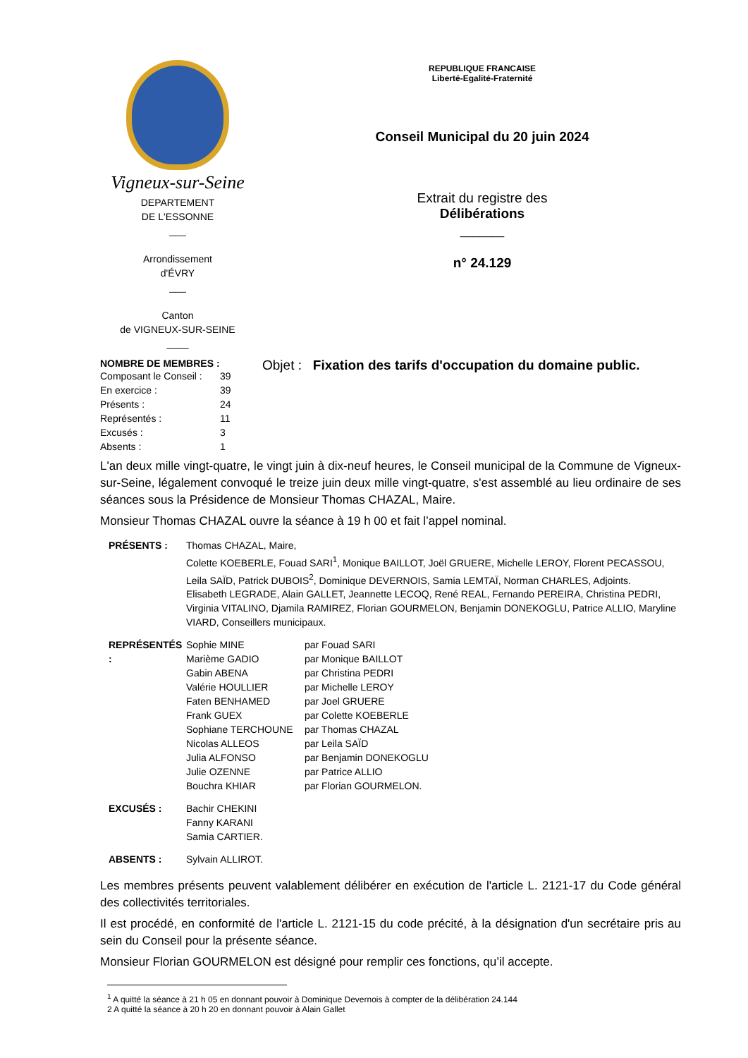Vigneux-sur-Seine
DEPARTEMENT
DE L'ESSONNE
___
Arrondissement
d'ÉVRY
___
Canton
de VIGNEUX-SUR-SEINE
____
REPUBLIQUE FRANCAISE
Liberté-Egalité-Fraternité
Conseil Municipal du 20 juin 2024
Extrait du registre des
Délibérations
_______
n° 24.129
NOMBRE DE MEMBRES :
| Composant le Conseil : | 39 |
| En exercice : | 39 |
| Présents : | 24 |
| Représentés : | 11 |
| Excusés : | 3 |
| Absents : | 1 |
Objet : Fixation des tarifs d'occupation du domaine public.
L'an deux mille vingt-quatre, le vingt juin à dix-neuf heures, le Conseil municipal de la Commune de Vigneux-sur-Seine, légalement convoqué le treize juin deux mille vingt-quatre, s'est assemblé au lieu ordinaire de ses séances sous la Présidence de Monsieur Thomas CHAZAL, Maire.
Monsieur Thomas CHAZAL ouvre la séance à 19 h 00 et fait l’appel nominal.
| PRÉSENTS : | Thomas CHAZAL, Maire, Colette KOEBERLE, Fouad SARI<sup>1</sup>, Monique BAILLOT, Joël GRUERE, Michelle LEROY, Florent PECASSOU, Leila SAÏD, Patrick DUBOIS<sup>2</sup>, Dominique DEVERNOIS, Samia LEMTAÏ, Norman CHARLES, Adjoints. Elisabeth LEGRADE, Alain GALLET, Jeannette LECOQ, René REAL, Fernando PEREIRA, Christina PEDRI, Virginia VITALINO, Djamila RAMIREZ, Florian GOURMELON, Benjamin DONEKOGLU, Patrice ALLIO, Maryline VIARD, Conseillers municipaux. |
| REPRÉSENTÉS : | Sophie MINE Marième GADIO Gabin ABENA Valérie HOULLIER Faten BENHAMED Frank GUEX Sophiane TERCHOUNE Nicolas ALLEOS Julia ALFONSO Julie OZENNE Bouchra KHIAR | par Fouad SARI par Monique BAILLOT par Christina PEDRI par Michelle LEROY par Joel GRUERE par Colette KOEBERLE par Thomas CHAZAL par Leila SAÏD par Benjamin DONEKOGLU par Patrice ALLIO par Florian GOURMELON. |
| EXCUSÉS : | Bachir CHEKINI Fanny KARANI Samia CARTIER. |
| ABSENTS : | Sylvain ALLIROT. |
Les membres présents peuvent valablement délibérer en exécution de l'article L. 2121-17 du Code général des collectivités territoriales.
Il est procédé, en conformité de l'article L. 2121-15 du code précité, à la désignation d'un secrétaire pris au sein du Conseil pour la présente séance.
Monsieur Florian GOURMELON est désigné pour remplir ces fonctions, qu’il accepte.
<sup>1</sup> A quitté la séance à 21 h 05 en donnant pouvoir à Dominique Devernois à compter de la délibération 24.144
2 A quitté la séance à 20 h 20 en donnant pouvoir à Alain Gallet